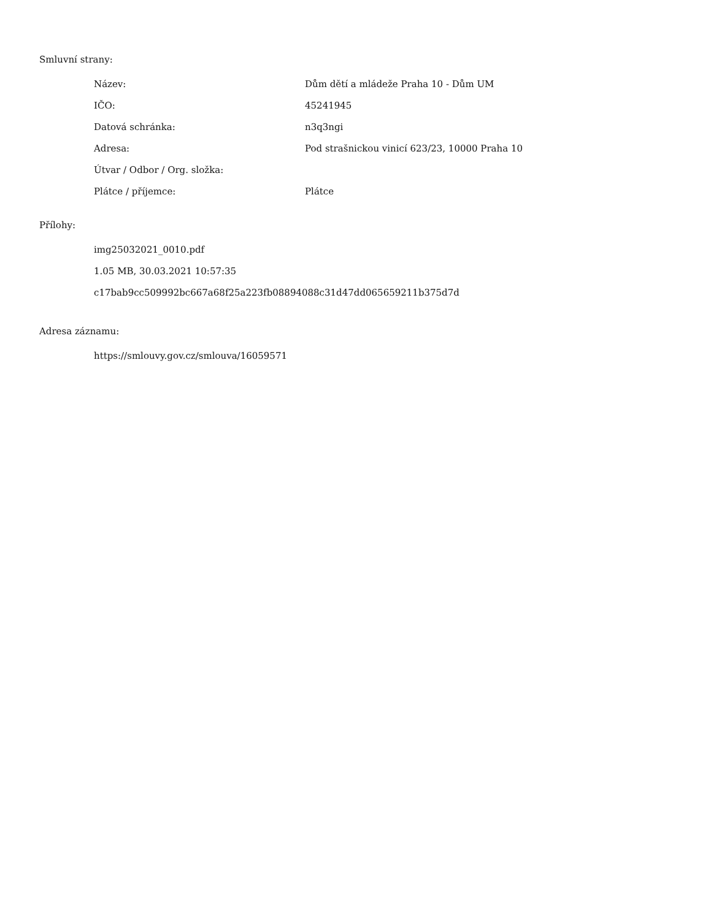Smluvní strany:
| Název: | Dům dětí a mládeže Praha 10 - Dům UM |
| IČO: | 45241945 |
| Datová schránka: | n3q3ngi |
| Adresa: | Pod strašnickou vinicí 623/23, 10000 Praha 10 |
| Útvar / Odbor / Org. složka: | |
| Plátce / příjemce: | Plátce |
Přílohy:
img25032021_0010.pdf
1.05 MB, 30.03.2021 10:57:35
c17bab9cc509992bc667a68f25a223fb08894088c31d47dd065659211b375d7d
Adresa záznamu:
https://smlouvy.gov.cz/smlouva/16059571